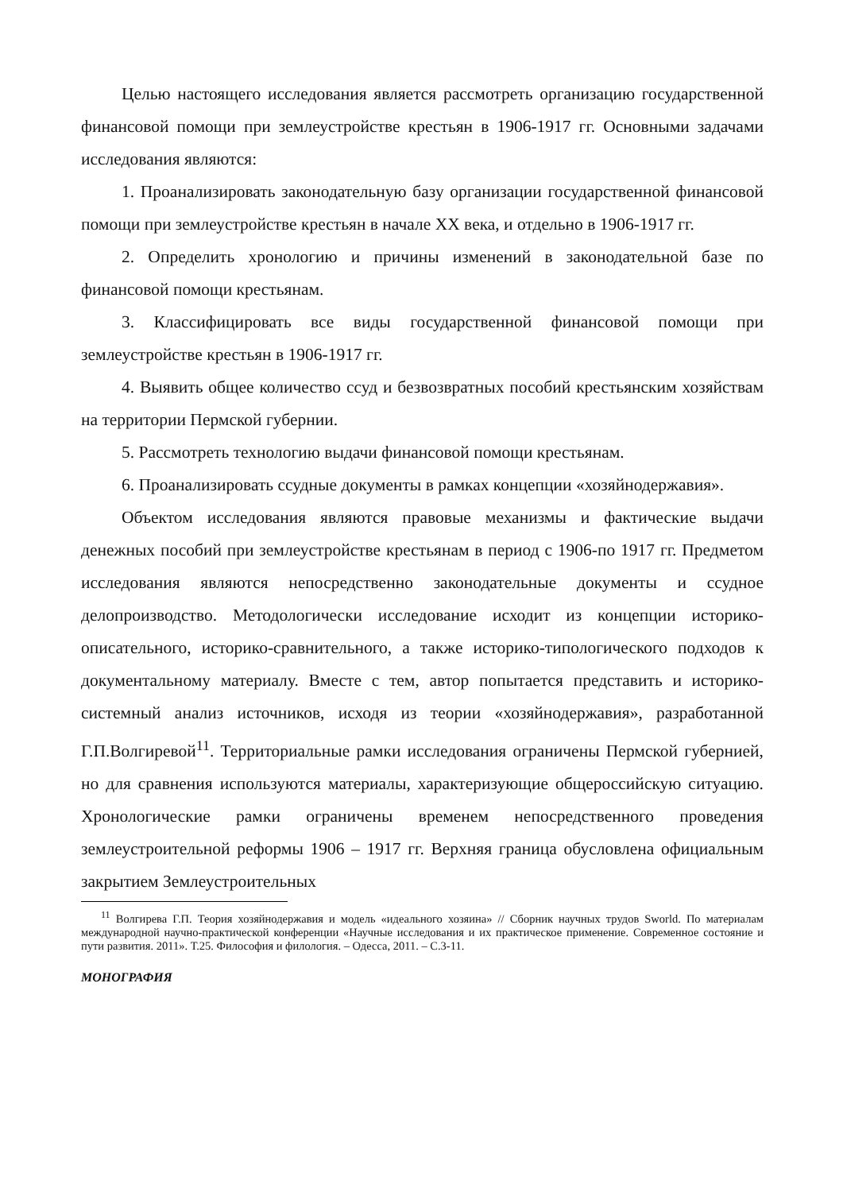Целью настоящего исследования является рассмотреть организацию государственной финансовой помощи при землеустройстве крестьян в 1906-1917 гг. Основными задачами исследования являются:
1. Проанализировать законодательную базу организации государственной финансовой помощи при землеустройстве крестьян в начале XX века, и отдельно в 1906-1917 гг.
2. Определить хронологию и причины изменений в законодательной базе по финансовой помощи крестьянам.
3. Классифицировать все виды государственной финансовой помощи при землеустройстве крестьян в 1906-1917 гг.
4. Выявить общее количество ссуд и безвозвратных пособий крестьянским хозяйствам на территории Пермской губернии.
5. Рассмотреть технологию выдачи финансовой помощи крестьянам.
6. Проанализировать ссудные документы в рамках концепции «хозяйнодержавия».
Объектом исследования являются правовые механизмы и фактические выдачи денежных пособий при землеустройстве крестьянам в период с 1906-по 1917 гг. Предметом исследования являются непосредственно законодательные документы и ссудное делопроизводство. Методологически исследование исходит из концепции историко-описательного, историко-сравнительного, а также историко-типологического подходов к документальному материалу. Вместе с тем, автор попытается представить и историко-системный анализ источников, исходя из теории «хозяйнодержавия», разработанной Г.П.Волгиревой<sup>11</sup>. Территориальные рамки исследования ограничены Пермской губернией, но для сравнения используются материалы, характеризующие общероссийскую ситуацию. Хронологические рамки ограничены временем непосредственного проведения землеустроительной реформы 1906 – 1917 гг. Верхняя граница обусловлена официальным закрытием Землеустроительных
<sup>11</sup> Волгирева Г.П. Теория хозяйнодержавия и модель «идеального хозяина» // Сборник научных трудов Sworld. По материалам международной научно-практической конференции «Научные исследования и их практическое применение. Современное состояние и пути развития. 2011». Т.25. Философия и филология. – Одесса, 2011. – С.3-11.
МОНОГРАФИЯ